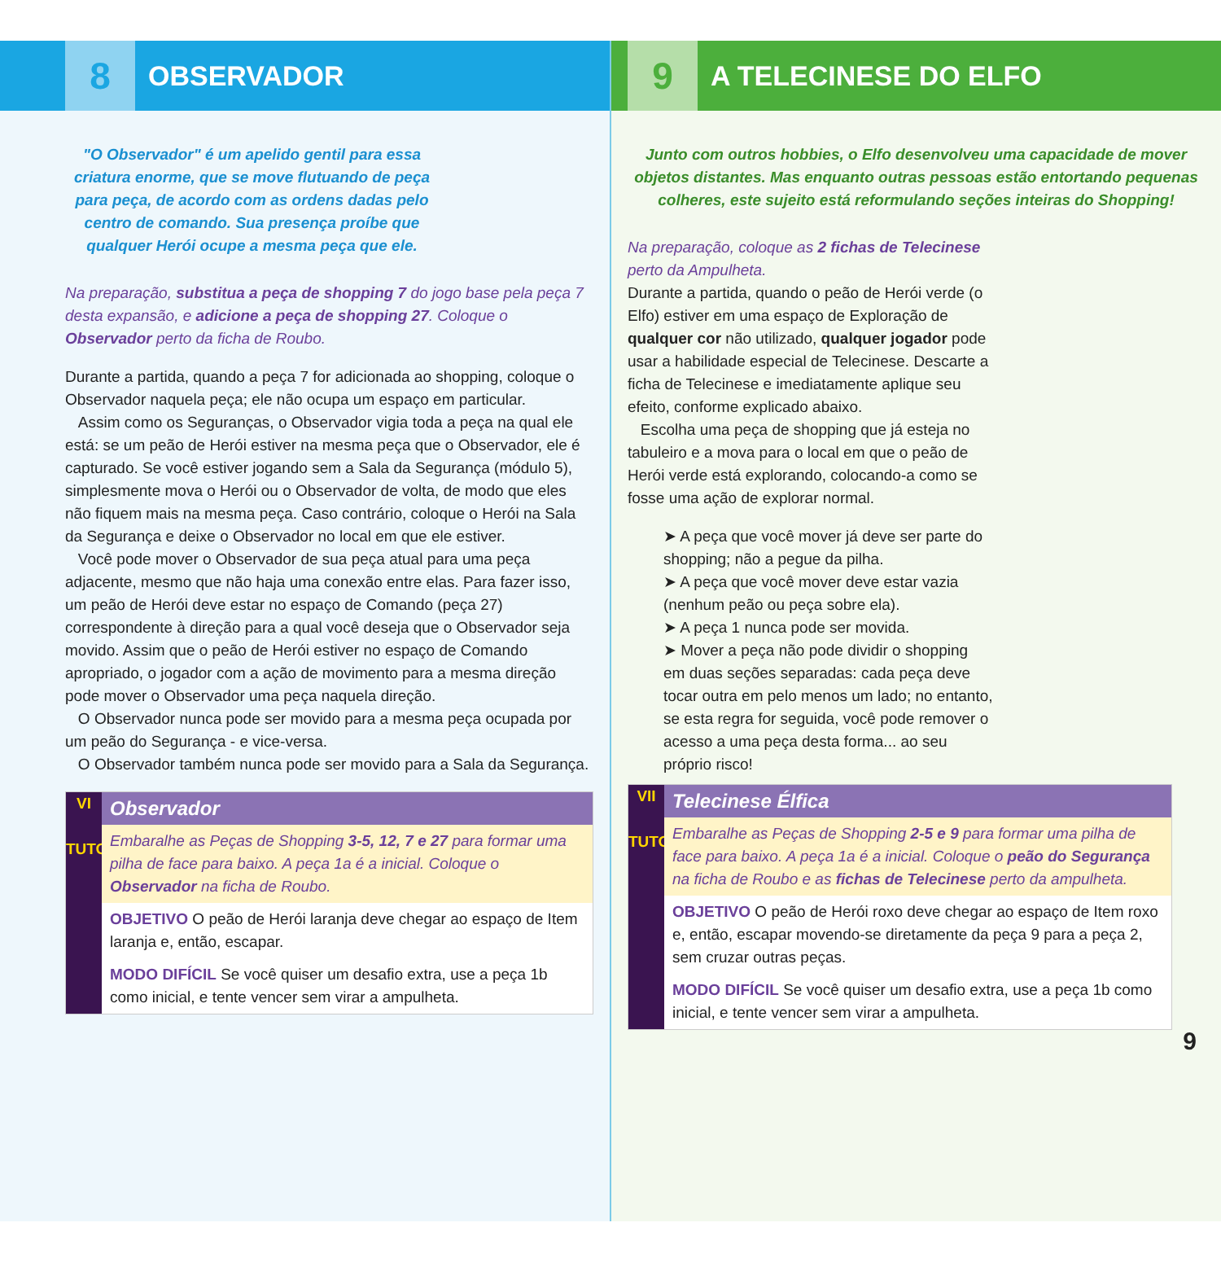8
OBSERVADOR
"O Observador" é um apelido gentil para essa criatura enorme, que se move flutuando de peça para peça, de acordo com as ordens dadas pelo centro de comando. Sua presença proíbe que qualquer Herói ocupe a mesma peça que ele.
Na preparação, substitua a peça de shopping 7 do jogo base pela peça 7 desta expansão, e adicione a peça de shopping 27. Coloque o Observador perto da ficha de Roubo.
Durante a partida, quando a peça 7 for adicionada ao shopping, coloque o Observador naquela peça; ele não ocupa um espaço em particular.
Assim como os Seguranças, o Observador vigia toda a peça na qual ele está: se um peão de Herói estiver na mesma peça que o Observador, ele é capturado. Se você estiver jogando sem a Sala da Segurança (módulo 5), simplesmente mova o Herói ou o Observador de volta, de modo que eles não fiquem mais na mesma peça. Caso contrário, coloque o Herói na Sala da Segurança e deixe o Observador no local em que ele estiver.
Você pode mover o Observador de sua peça atual para uma peça adjacente, mesmo que não haja uma conexão entre elas. Para fazer isso, um peão de Herói deve estar no espaço de Comando (peça 27) correspondente à direção para a qual você deseja que o Observador seja movido. Assim que o peão de Herói estiver no espaço de Comando apropriado, o jogador com a ação de movimento para a mesma direção pode mover o Observador uma peça naquela direção.
O Observador nunca pode ser movido para a mesma peça ocupada por um peão do Segurança - e vice-versa.
O Observador também nunca pode ser movido para a Sala da Segurança.
VI
TUTORIAL
Observador
Embaralhe as Peças de Shopping 3-5, 12, 7 e 27 para formar uma pilha de face para baixo. A peça 1a é a inicial. Coloque o Observador na ficha de Roubo.
OBJETIVO O peão de Herói laranja deve chegar ao espaço de Item laranja e, então, escapar.
MODO DIFÍCIL Se você quiser um desafio extra, use a peça 1b como inicial, e tente vencer sem virar a ampulheta.
9
A TELECINESE DO ELFO
Junto com outros hobbies, o Elfo desenvolveu uma capacidade de mover objetos distantes. Mas enquanto outras pessoas estão entortando pequenas colheres, este sujeito está reformulando seções inteiras do Shopping!
Na preparação, coloque as 2 fichas de Telecinese perto da Ampulheta.
Durante a partida, quando o peão de Herói verde (o Elfo) estiver em uma espaço de Exploração de qualquer cor não utilizado, qualquer jogador pode usar a habilidade especial de Telecinese. Descarte a ficha de Telecinese e imediatamente aplique seu efeito, conforme explicado abaixo.
Escolha uma peça de shopping que já esteja no tabuleiro e a mova para o local em que o peão de Herói verde está explorando, colocando-a como se fosse uma ação de explorar normal.
➤ A peça que você mover já deve ser parte do shopping; não a pegue da pilha.
➤ A peça que você mover deve estar vazia (nenhum peão ou peça sobre ela).
➤ A peça 1 nunca pode ser movida.
➤ Mover a peça não pode dividir o shopping em duas seções separadas: cada peça deve tocar outra em pelo menos um lado; no entanto, se esta regra for seguida, você pode remover o acesso a uma peça desta forma... ao seu próprio risco!
VII
TUTORIAL
Telecinese Élfica
Embaralhe as Peças de Shopping 2-5 e 9 para formar uma pilha de face para baixo. A peça 1a é a inicial. Coloque o peão do Segurança na ficha de Roubo e as fichas de Telecinese perto da ampulheta.
OBJETIVO O peão de Herói roxo deve chegar ao espaço de Item roxo e, então, escapar movendo-se diretamente da peça 9 para a peça 2, sem cruzar outras peças.
MODO DIFÍCIL Se você quiser um desafio extra, use a peça 1b como inicial, e tente vencer sem virar a ampulheta.
9